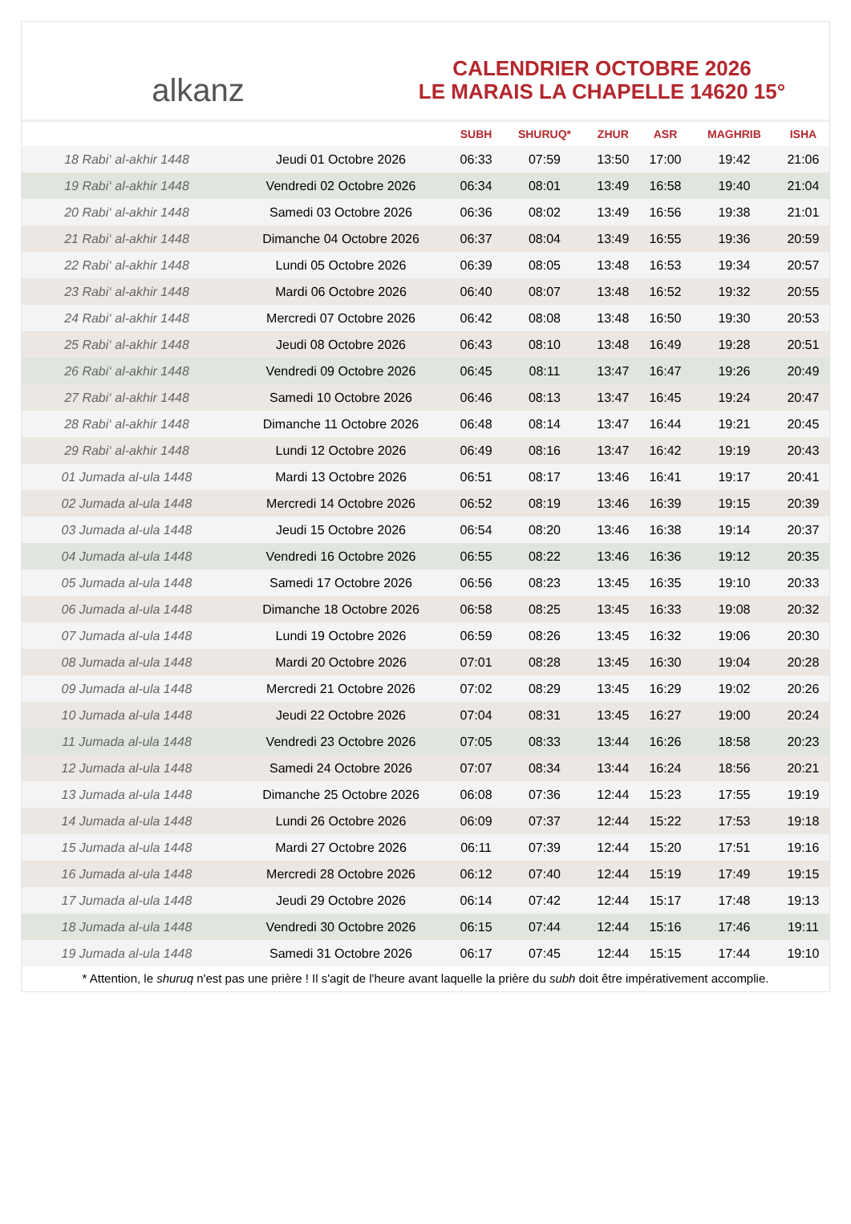alkanz
CALENDRIER OCTOBRE 2026
LE MARAIS LA CHAPELLE 14620 15°
| | | SUBH | SHURUQ* | ZHUR | ASR | MAGHRIB | ISHA |
| --- | --- | --- | --- | --- | --- | --- | --- |
| 18 Rabi‘ al-akhir 1448 | Jeudi 01 Octobre 2026 | 06:33 | 07:59 | 13:50 | 17:00 | 19:42 | 21:06 |
| 19 Rabi‘ al-akhir 1448 | Vendredi 02 Octobre 2026 | 06:34 | 08:01 | 13:49 | 16:58 | 19:40 | 21:04 |
| 20 Rabi‘ al-akhir 1448 | Samedi 03 Octobre 2026 | 06:36 | 08:02 | 13:49 | 16:56 | 19:38 | 21:01 |
| 21 Rabi‘ al-akhir 1448 | Dimanche 04 Octobre 2026 | 06:37 | 08:04 | 13:49 | 16:55 | 19:36 | 20:59 |
| 22 Rabi‘ al-akhir 1448 | Lundi 05 Octobre 2026 | 06:39 | 08:05 | 13:48 | 16:53 | 19:34 | 20:57 |
| 23 Rabi‘ al-akhir 1448 | Mardi 06 Octobre 2026 | 06:40 | 08:07 | 13:48 | 16:52 | 19:32 | 20:55 |
| 24 Rabi‘ al-akhir 1448 | Mercredi 07 Octobre 2026 | 06:42 | 08:08 | 13:48 | 16:50 | 19:30 | 20:53 |
| 25 Rabi‘ al-akhir 1448 | Jeudi 08 Octobre 2026 | 06:43 | 08:10 | 13:48 | 16:49 | 19:28 | 20:51 |
| 26 Rabi‘ al-akhir 1448 | Vendredi 09 Octobre 2026 | 06:45 | 08:11 | 13:47 | 16:47 | 19:26 | 20:49 |
| 27 Rabi‘ al-akhir 1448 | Samedi 10 Octobre 2026 | 06:46 | 08:13 | 13:47 | 16:45 | 19:24 | 20:47 |
| 28 Rabi‘ al-akhir 1448 | Dimanche 11 Octobre 2026 | 06:48 | 08:14 | 13:47 | 16:44 | 19:21 | 20:45 |
| 29 Rabi‘ al-akhir 1448 | Lundi 12 Octobre 2026 | 06:49 | 08:16 | 13:47 | 16:42 | 19:19 | 20:43 |
| 01 Jumada al-ula 1448 | Mardi 13 Octobre 2026 | 06:51 | 08:17 | 13:46 | 16:41 | 19:17 | 20:41 |
| 02 Jumada al-ula 1448 | Mercredi 14 Octobre 2026 | 06:52 | 08:19 | 13:46 | 16:39 | 19:15 | 20:39 |
| 03 Jumada al-ula 1448 | Jeudi 15 Octobre 2026 | 06:54 | 08:20 | 13:46 | 16:38 | 19:14 | 20:37 |
| 04 Jumada al-ula 1448 | Vendredi 16 Octobre 2026 | 06:55 | 08:22 | 13:46 | 16:36 | 19:12 | 20:35 |
| 05 Jumada al-ula 1448 | Samedi 17 Octobre 2026 | 06:56 | 08:23 | 13:45 | 16:35 | 19:10 | 20:33 |
| 06 Jumada al-ula 1448 | Dimanche 18 Octobre 2026 | 06:58 | 08:25 | 13:45 | 16:33 | 19:08 | 20:32 |
| 07 Jumada al-ula 1448 | Lundi 19 Octobre 2026 | 06:59 | 08:26 | 13:45 | 16:32 | 19:06 | 20:30 |
| 08 Jumada al-ula 1448 | Mardi 20 Octobre 2026 | 07:01 | 08:28 | 13:45 | 16:30 | 19:04 | 20:28 |
| 09 Jumada al-ula 1448 | Mercredi 21 Octobre 2026 | 07:02 | 08:29 | 13:45 | 16:29 | 19:02 | 20:26 |
| 10 Jumada al-ula 1448 | Jeudi 22 Octobre 2026 | 07:04 | 08:31 | 13:45 | 16:27 | 19:00 | 20:24 |
| 11 Jumada al-ula 1448 | Vendredi 23 Octobre 2026 | 07:05 | 08:33 | 13:44 | 16:26 | 18:58 | 20:23 |
| 12 Jumada al-ula 1448 | Samedi 24 Octobre 2026 | 07:07 | 08:34 | 13:44 | 16:24 | 18:56 | 20:21 |
| 13 Jumada al-ula 1448 | Dimanche 25 Octobre 2026 | 06:08 | 07:36 | 12:44 | 15:23 | 17:55 | 19:19 |
| 14 Jumada al-ula 1448 | Lundi 26 Octobre 2026 | 06:09 | 07:37 | 12:44 | 15:22 | 17:53 | 19:18 |
| 15 Jumada al-ula 1448 | Mardi 27 Octobre 2026 | 06:11 | 07:39 | 12:44 | 15:20 | 17:51 | 19:16 |
| 16 Jumada al-ula 1448 | Mercredi 28 Octobre 2026 | 06:12 | 07:40 | 12:44 | 15:19 | 17:49 | 19:15 |
| 17 Jumada al-ula 1448 | Jeudi 29 Octobre 2026 | 06:14 | 07:42 | 12:44 | 15:17 | 17:48 | 19:13 |
| 18 Jumada al-ula 1448 | Vendredi 30 Octobre 2026 | 06:15 | 07:44 | 12:44 | 15:16 | 17:46 | 19:11 |
| 19 Jumada al-ula 1448 | Samedi 31 Octobre 2026 | 06:17 | 07:45 | 12:44 | 15:15 | 17:44 | 19:10 |
* Attention, le shuruq n'est pas une prière ! Il s'agit de l'heure avant laquelle la prière du subh doit être impérativement accomplie.